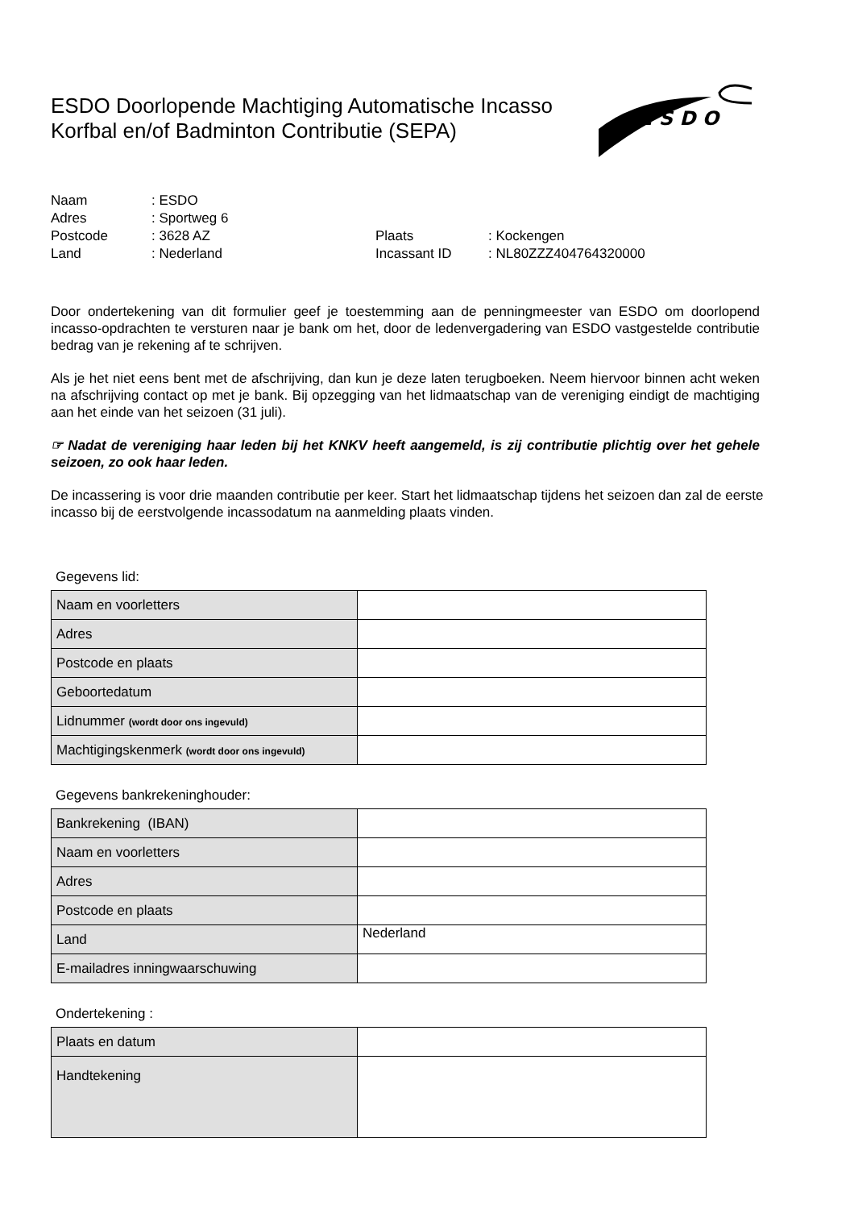ESDO Doorlopende Machtiging Automatische Incasso
Korfbal en/of Badminton Contributie (SEPA)
E S D O
| Naam | : ESDO | | |
| Adres | : Sportweg 6 | | |
| Postcode | : 3628 AZ | Plaats | : Kockengen |
| Land | : Nederland | Incassant ID | : NL80ZZZ404764320000 |
Door ondertekening van dit formulier geef je toestemming aan de penningmeester van ESDO om doorlopend incasso-opdrachten te versturen naar je bank om het, door de ledenvergadering van ESDO vastgestelde contributie bedrag van je rekening af te schrijven.
Als je het niet eens bent met de afschrijving, dan kun je deze laten terugboeken. Neem hiervoor binnen acht weken na afschrijving contact op met je bank. Bij opzegging van het lidmaatschap van de vereniging eindigt de machtiging aan het einde van het seizoen (31 juli).
☞ Nadat de vereniging haar leden bij het KNKV heeft aangemeld, is zij contributie plichtig over het gehele seizoen, zo ook haar leden.
De incassering is voor drie maanden contributie per keer. Start het lidmaatschap tijdens het seizoen dan zal de eerste incasso bij de eerstvolgende incassodatum na aanmelding plaats vinden.
Gegevens lid:
| Naam en voorletters | |
| Adres | |
| Postcode en plaats | |
| Geboortedatum | |
| Lidnummer (wordt door ons ingevuld) | |
| Machtigingskenmerk (wordt door ons ingevuld) | |
Gegevens bankrekeninghouder:
| Bankrekening (IBAN) | |
| Naam en voorletters | |
| Adres | |
| Postcode en plaats | |
| Land | Nederland |
| E-mailadres inningwaarschuwing | |
Ondertekening :
| Plaats en datum | |
| Handtekening | |